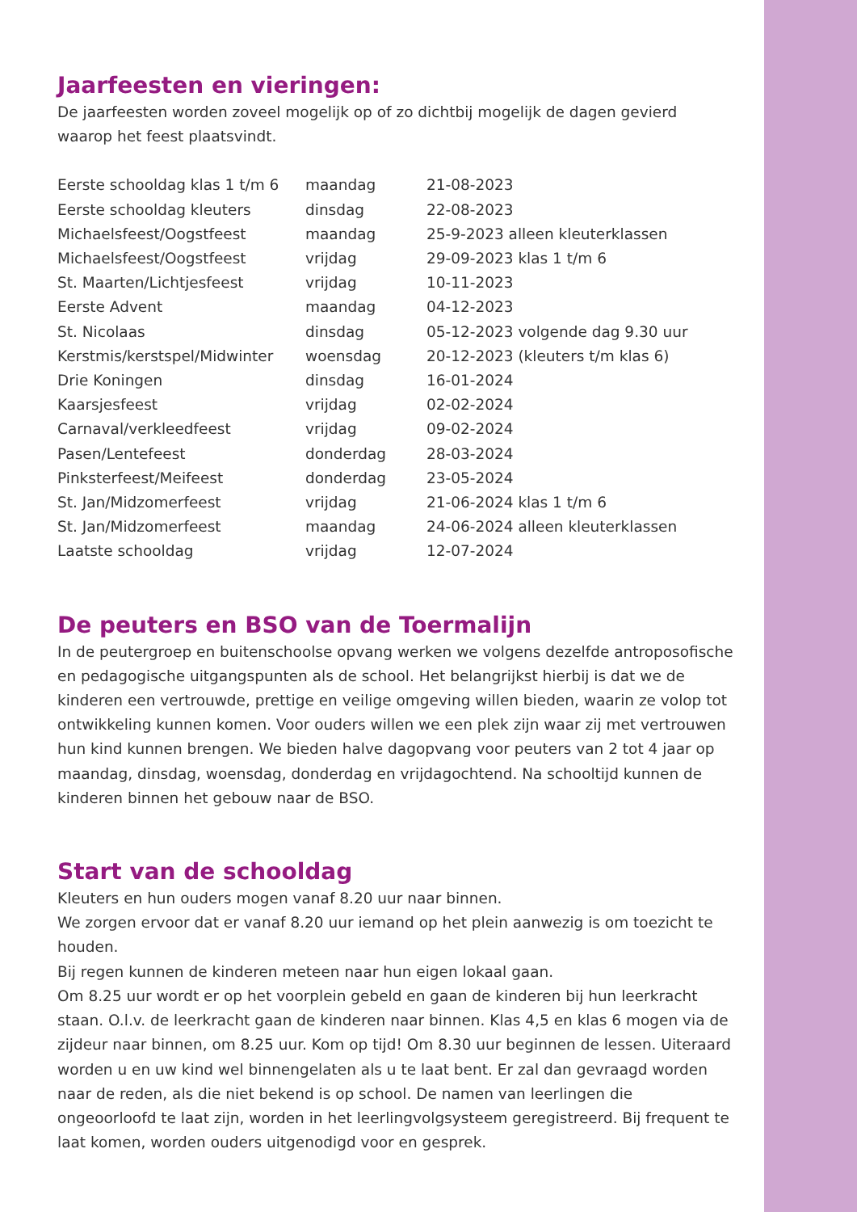Jaarfeesten en vieringen:
De jaarfeesten worden zoveel mogelijk op of zo dichtbij mogelijk de dagen gevierd waarop het feest plaatsvindt.
| Eerste schooldag klas 1 t/m 6 | maandag | 21-08-2023 |
| Eerste schooldag kleuters | dinsdag | 22-08-2023 |
| Michaelsfeest/Oogstfeest | maandag | 25-9-2023 alleen kleuterklassen |
| Michaelsfeest/Oogstfeest | vrijdag | 29-09-2023 klas 1 t/m 6 |
| St. Maarten/Lichtjesfeest | vrijdag | 10-11-2023 |
| Eerste Advent | maandag | 04-12-2023 |
| St. Nicolaas | dinsdag | 05-12-2023 volgende dag 9.30 uur |
| Kerstmis/kerstspel/Midwinter | woensdag | 20-12-2023 (kleuters t/m klas 6) |
| Drie Koningen | dinsdag | 16-01-2024 |
| Kaarsjesfeest | vrijdag | 02-02-2024 |
| Carnaval/verkleedfeest | vrijdag | 09-02-2024 |
| Pasen/Lentefeest | donderdag | 28-03-2024 |
| Pinksterfeest/Meifeest | donderdag | 23-05-2024 |
| St. Jan/Midzomerfeest | vrijdag | 21-06-2024 klas 1 t/m 6 |
| St. Jan/Midzomerfeest | maandag | 24-06-2024 alleen kleuterklassen |
| Laatste schooldag | vrijdag | 12-07-2024 |
De peuters en BSO van de Toermalijn
In de peutergroep en buitenschoolse opvang werken we volgens dezelfde antroposofische en pedagogische uitgangspunten als de school. Het belangrijkst hierbij is dat we de kinderen een vertrouwde, prettige en veilige omgeving willen bieden, waarin ze volop tot ontwikkeling kunnen komen. Voor ouders willen we een plek zijn waar zij met vertrouwen hun kind kunnen brengen. We bieden halve dagopvang voor peuters van 2 tot 4 jaar op maandag, dinsdag, woensdag, donderdag en vrijdagochtend. Na schooltijd kunnen de kinderen binnen het gebouw naar de BSO.
Start van de schooldag
Kleuters en hun ouders mogen vanaf 8.20 uur naar binnen.
We zorgen ervoor dat er vanaf 8.20 uur iemand op het plein aanwezig is om toezicht te houden.
Bij regen kunnen de kinderen meteen naar hun eigen lokaal gaan.
Om 8.25 uur wordt er op het voorplein gebeld en gaan de kinderen bij hun leerkracht staan. O.l.v. de leerkracht gaan de kinderen naar binnen. Klas 4,5 en klas 6 mogen via de zijdeur naar binnen, om 8.25 uur. Kom op tijd! Om 8.30 uur beginnen de lessen. Uiteraard worden u en uw kind wel binnengelaten als u te laat bent. Er zal dan gevraagd worden naar de reden, als die niet bekend is op school. De namen van leerlingen die ongeoorloofd te laat zijn, worden in het leerlingvolgsysteem geregistreerd. Bij frequent te laat komen, worden ouders uitgenodigd voor en gesprek.